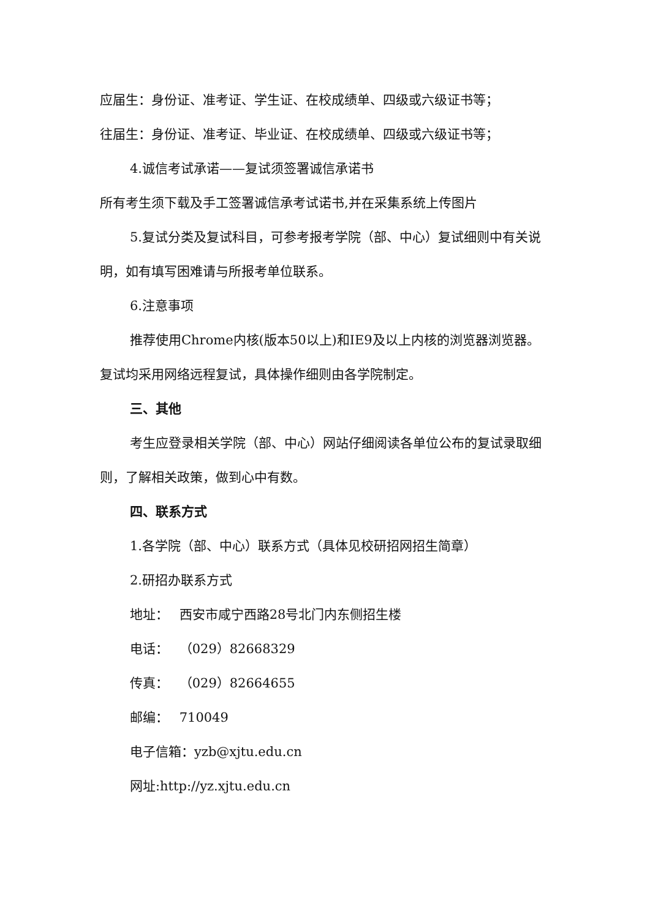应届生：身份证、准考证、学生证、在校成绩单、四级或六级证书等；
往届生：身份证、准考证、毕业证、在校成绩单、四级或六级证书等；
4.诚信考试承诺——复试须签署诚信承诺书
所有考生须下载及手工签署诚信承考试诺书,并在采集系统上传图片
5.复试分类及复试科目，可参考报考学院（部、中心）复试细则中有关说明，如有填写困难请与所报考单位联系。
6.注意事项
推荐使用Chrome内核(版本50以上)和IE9及以上内核的浏览器浏览器。
复试均采用网络远程复试，具体操作细则由各学院制定。
三、其他
考生应登录相关学院（部、中心）网站仔细阅读各单位公布的复试录取细则，了解相关政策，做到心中有数。
四、联系方式
1.各学院（部、中心）联系方式（具体见校研招网招生简章）
2.研招办联系方式
地址：　 西安市咸宁西路28号北门内东侧招生楼
电话：　 （029）82668329
传真：　 （029）82664655
邮编：　 710049
电子信箱：yzb@xjtu.edu.cn
网址:http://yz.xjtu.edu.cn